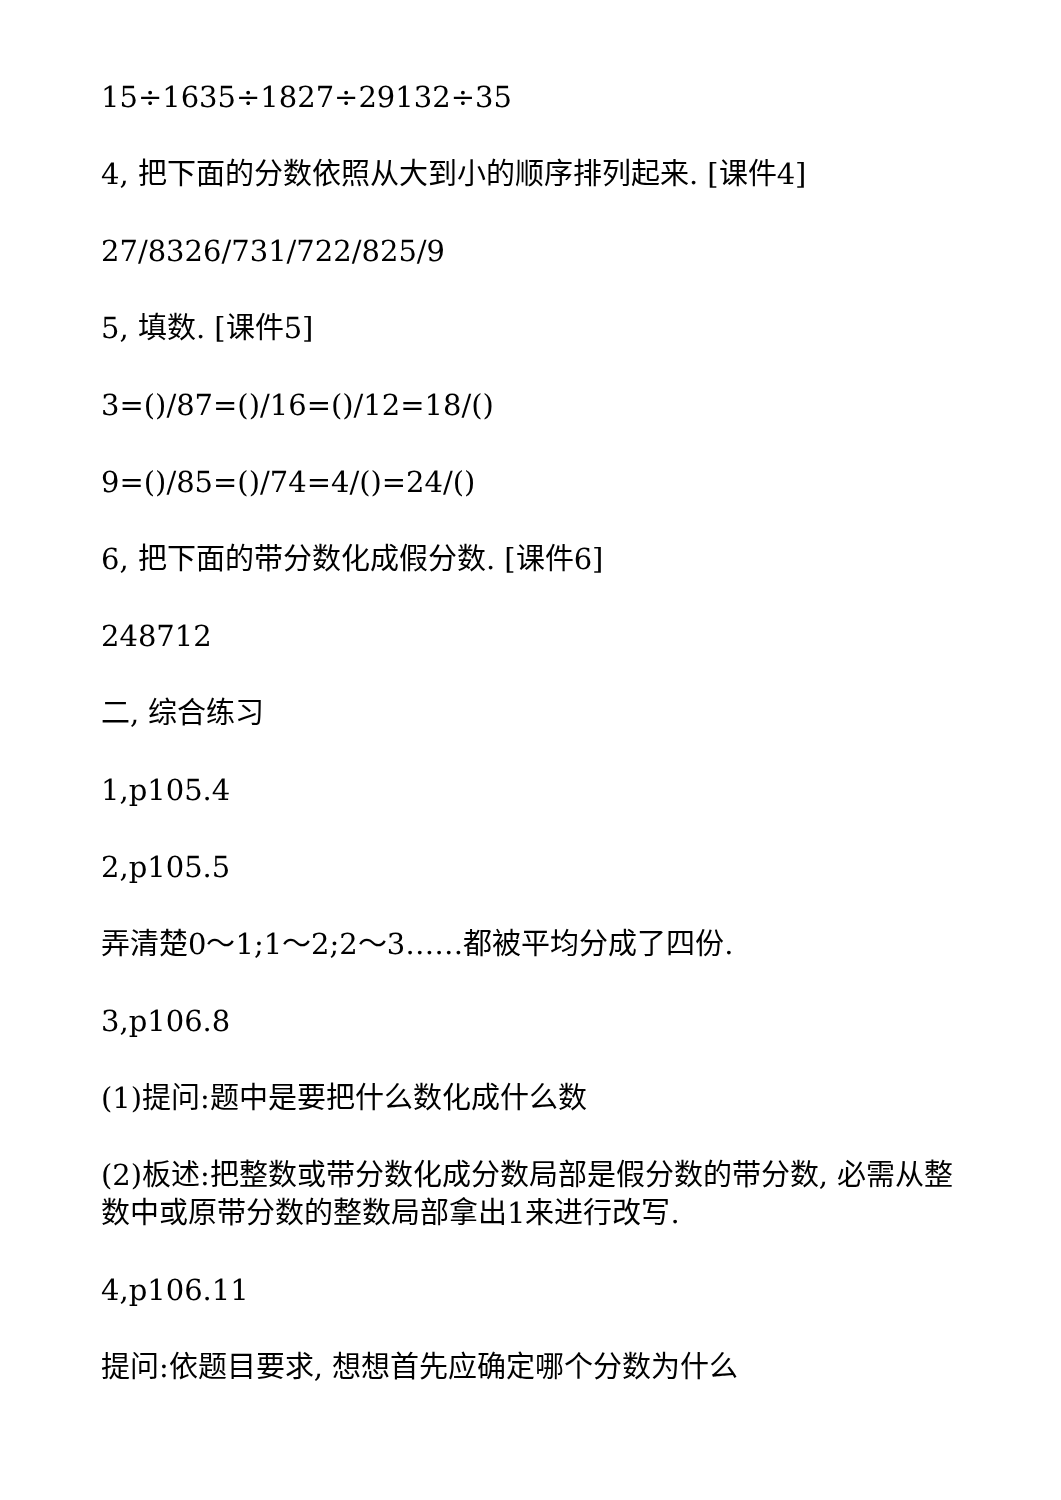15÷1635÷1827÷29132÷35
4, 把下面的分数依照从大到小的顺序排列起来. [课件4]
27/8326/731/722/825/9
5, 填数. [课件5]
3=()/87=()/16=()/12=18/()
9=()/85=()/74=4/()=24/()
6, 把下面的带分数化成假分数. [课件6]
248712
二, 综合练习
1,p105.4
2,p105.5
弄清楚0～1;1～2;2～3……都被平均分成了四份.
3,p106.8
(1)提问:题中是要把什么数化成什么数
(2)板述:把整数或带分数化成分数局部是假分数的带分数, 必需从整数中或原带分数的整数局部拿出1来进行改写.
4,p106.11
提问:依题目要求, 想想首先应确定哪个分数为什么